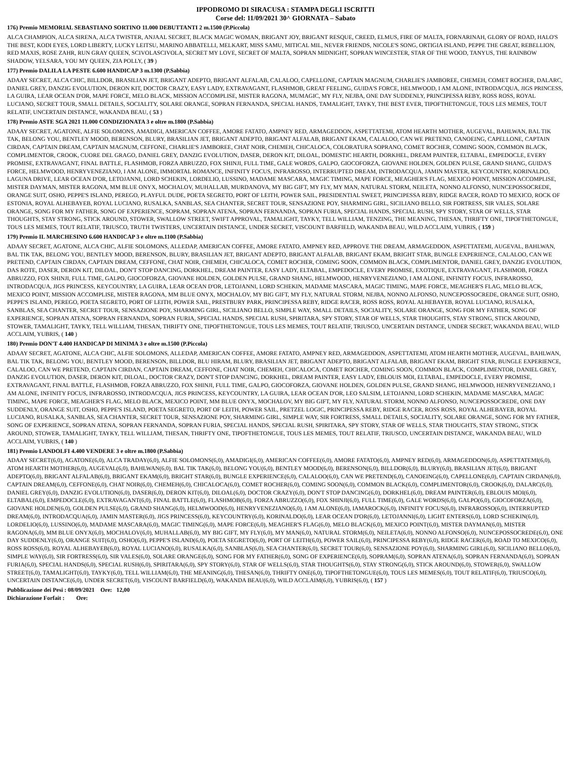IPPODROMO DI SIRACUSA : STAMPA DEGLI ISCRITTI
Corse del: 11/09/2021 30^ GIORNATA – Sabato
176) Premio MEMORIAL SEBASTIANO SORTINO 11.000 DEBUTTANTI 2 m.1500 (P.Piccola)
ALCA CHAMPION, ALCA SIRENA, ALCA TWISTER, ANJAAL SECRET, BLACK MAGIC WOMAN, BRIGANT JOY, BRIGANT RESQUE, CREED, ELMUS, FIRE OF MALTA, FORNARINAH, GLORY OF ROAD, HALO'S THE BEST, KODI EYES, LORD LIBERTY, LUCKY LEITSU, MARINO ABBATELLI, MELKART, MISS SAMU, MITICAL MIL, NEVER FRIENDS, NICOLE'S SONG, ORTIGIA ISLAND, PEPPE THE GREAT, REBELLION, RED MAXIS, ROSE ZAHR, RUN GRAY QUEEN, SCIVOLASCIVOLA, SECRET MY LOVE, SECRET OF MALTA, SOPRAN MIDNIGHT, SOPRAN WINCESTER, STAR OF THE WOOD, TANYUS, THE RAINBOW SHADOW, YELSARA, YOU MY QUEEN, ZIA POLLY, ( 39 )
177) Premio DALILA LA PESTE 6.600 HANDICAP 3 m.1300 (P.Sabbia)
ADAAY SECRET, ALCA CHIC, BILLDOR, BRASILIAN JET, BRIGANT ADEPTO, BRIGANT ALFALAB, CALALOO, CAPELLONE, CAPTAIN MAGNUM, CHARLIE'S JAMBOREE, CHEMEH, COMET ROCHER, DALARC, DANIEL GREY, DANZIG EVOLUTION, DERON KIT, DOCTOR CRAZY, EASY LADY, EXTRAVAGANT, FLASHMOB, GREAT FEELING, GUIDA'S FORCE, HELMWOOD, I AM ALONE, INTRODACQUA, JIGS PRINCESS, LA GUIRA, LEAR OCEAN D'OR, MAPE FORCE, MELO BLACK, MISSION ACCOMPLISE, MISTER RAGONA, MUMAGIC, MY FLY, NEJBA, ONE DAY SUDDENLY, PRINCIPESSA REBY, ROSS ROSS, ROYAL LUCIANO, SECRET TOUR, SMALL DETAILS, SOCIALITY, SOLARE ORANGE, SOPRAN FERNANDA, SPECIAL HANDS, TAMALIGHT, TAYKY, THE BEST EVER, TIPOFTHETONGUE, TOUS LES MEMES, TOUT RELATIF, UNCERTAIN DISTANCE, WAKANDA BEAU, ( 53 )
178) Premio ASTE SGA 2021 11.000 CONDIZIONATA 3 e oltre m.1800 (P.Sabbia)
ADAAY SECRET, AGATONE, ALFIE SOLOMONS, AMADIGI, AMERICAN COFFEE, AMORE FATATO, AMPNEY RED, ARMAGEDDON, ASPETTATEMI, ATOM HEARTH MOTHER, AUGEVAL, BAHLWAN, BAL TIK TAK, BELONG YOU, BENTLEY MOOD, BERENSON, BLURY, BRASILIAN JET, BRIGANT ADEPTO, BRIGANT ALFALAB, BRIGANT EKAM, CALALOO, CAN WE PRETEND, CANOEING, CAPELLONE, CAPTAIN CIRDAN, CAPTAIN DREAM, CAPTAIN MAGNUM, CEFFONE, CHARLIE'S JAMBOREE, CHAT NOIR, CHEMEH, CHICALOCA, COLORATURA SOPRANO, COMET ROCHER, COMING SOON, COMMON BLACK, COMPLIMENTOR, CROOK, CUORE DEL GRAGO, DANIEL GREY, DANZIG EVOLUTION, DASER, DERON KIT, DILOAL, DOMESTIC HEARTH, DORKHEL, DREAM PAINTER, ELTABAL, EMPEDOCLE, EVERY PROMISE, EXTRAVAGANT, FINAL BATTLE, FLASHMOB, FORZA ABRUZZO, FOX SHINJI, FULL TIME, GALE WORDS, GALPO, GIOCOFORZA, GIOVANE HOLDEN, GOLDEN PULSE, GRAND SHANG, GUIDA'S FORCE, HELMWOOD, HENRYVENEZIANO, I AM ALONE, IMMORTAL ROMANCE, INFINITY FOCUS, INFRAROSSO, INTERRUPTED DREAM, INTRODACQUA, JAMIN MASTER, KEYCOUNTRY, KORINALDO, LAGUNA DRIVE, LEAR OCEAN D'OR, LETOJANNI, LORD SCHEKIN, LORDELIO, LUSSINO, MADAME MASCARA, MAGIC TIMING, MAPE FORCE, MEAGHER'S FLAG, MEXICO POINT, MISSION ACCOMPLISE, MISTER DAYMAN, MISTER RAGONA, MM BLUE ONYX, MOCHALOV, MUHALLAB, MURDANOVA, MY BIG GIFT, MY FLY, MY MAN, NATURAL STORM, NEILETA, NONNO ALFONSO, NUNCEPOSSOCREDE, ORANGE SUIT, OSHO, PEPPE'S ISLAND, PEREGO, PLAYFUL DUDE, POETA SEGRETO, PORT OF LEITH, POWER SAIL, PRESIDENTIAL SWEET, PRINCIPESSA REBY, RIDGE RACER, ROAD TO MEXICO, ROCK OF ESTONIA, ROYAL ALHEBAYEB, ROYAL LUCIANO, RUSALKA, SANBLAS, SEA CHANTER, SECRET TOUR, SENSAZIONE POY, SHARMING GIRL, SICILIANO BELLO, SIR FORTRESS, SIR VALES, SOLARE ORANGE, SONG FOR MY FATHER, SONG OF EXPERIENCE, SOPRAM, SOPRAN ATENA, SOPRAN FERNANDA, SOPRAN FURIA, SPECIAL HANDS, SPECIAL RUSH, SPY STORY, STAR OF WELLS, STAR THOUGHTS, STAY STRONG, STICK AROUND, STOWER, SWALLOW STREET, SWIFT APPROVAL, TAMALIGHT, TAYKY, TELL WILLIAM, TENZING, THE MEANING, THESAN, THRIFTY ONE, TIPOFTHETONGUE, TOUS LES MEMES, TOUT RELATIF, TRIUSCO, TRUTH TWISTERS, UNCERTAIN DISTANCE, UNDER SECRET, VISCOUNT BARFIELD, WAKANDA BEAU, WILD ACCLAIM, YUBRIS, ( 159 )
179) Premio IL MARCHESINO 6.600 HANDICAP 3 e oltre m.1100 (P.Sabbia)
ADAAY SECRET, AGATONE, ALCA CHIC, ALFIE SOLOMONS, ALLEDAP, AMERICAN COFFEE, AMORE FATATO, AMPNEY RED, APPROVE THE DREAM, ARMAGEDDON, ASPETTATEMI, AUGEVAL, BAHLWAN, BAL TIK TAK, BELONG YOU, BENTLEY MOOD, BERENSON, BLURY, BRASILIAN JET, BRIGANT ADEPTO, BRIGANT ALFALAB, BRIGANT EKAM, BRIGHT STAR, BUNGLE EXPERIENCE, CALALOO, CAN WE PRETEND, CAPTAIN CIRDAN, CAPTAIN DREAM, CEFFONE, CHAT NOIR, CHEMEH, CHICALOCA, COMET ROCHER, COMING SOON, COMMON BLACK, COMPLIMENTOR, DANIEL GREY, DANZIG EVOLUTION, DAS ROTE, DASER, DERON KIT, DILOAL, DON'T STOP DANCING, DORKHEL, DREAM PAINTER, EASY LADY, ELTABAL, EMPEDOCLE, EVERY PROMISE, EXOTIQUE, EXTRAVAGANT, FLASHMOB, FORZA ABRUZZO, FOX SHINJI, FULL TIME, GALPO, GIOCOFORZA, GIOVANE HOLDEN, GOLDEN PULSE, GRAND SHANG, HELMWOOD, HENRYVENEZIANO, I AM ALONE, INFINITY FOCUS, INFRAROSSO, INTRODACQUA, JIGS PRINCESS, KEYCOUNTRY, LA GUIRA, LEAR OCEAN D'OR, LETOJANNI, LORD SCHEKIN, MADAME MASCARA, MAGIC TIMING, MAPE FORCE, MEAGHER'S FLAG, MELO BLACK, MEXICO POINT, MISSION ACCOMPLISE, MISTER RAGONA, MM BLUE ONYX, MOCHALOV, MY BIG GIFT, MY FLY, NATURAL STORM, NEJBA, NONNO ALFONSO, NUNCEPOSSOCREDE, ORANGE SUIT, OSHO, PEPPE'S ISLAND, PEREGO, POETA SEGRETO, PORT OF LEITH, POWER SAIL, PRESTBURY PARK, PRINCIPESSA REBY, RIDGE RACER, ROSS ROSS, ROYAL ALHEBAYEB, ROYAL LUCIANO, RUSALKA, SANBLAS, SEA CHANTER, SECRET TOUR, SENSAZIONE POY, SHARMING GIRL, SICILIANO BELLO, SIMPLE WAY, SMALL DETAILS, SOCIALITY, SOLARE ORANGE, SONG FOR MY FATHER, SONG OF EXPERIENCE, SOPRAN ATENA, SOPRAN FERNANDA, SOPRAN FURIA, SPECIAL HANDS, SPECIAL RUSH, SPIRITARA, SPY STORY, STAR OF WELLS, STAR THOUGHTS, STAY STRONG, STICK AROUND, STOWER, TAMALIGHT, TAYKY, TELL WILLIAM, THESAN, THRIFTY ONE, TIPOFTHETONGUE, TOUS LES MEMES, TOUT RELATIF, TRIUSCO, UNCERTAIN DISTANCE, UNDER SECRET, WAKANDA BEAU, WILD ACCLAIM, YUBRIS, ( 140 )
180) Premio DON'T 4.400 HANDICAP DI MINIMA 3 e oltre m.1500 (P.Piccola)
ADAAY SECRET, AGATONE, ALCA CHIC, ALFIE SOLOMONS, ALLEDAP, AMERICAN COFFEE, AMORE FATATO, AMPNEY RED, ARMAGEDDON, ASPETTATEMI, ATOM HEARTH MOTHER, AUGEVAL, BAHLWAN, BAL TIK TAK, BELONG YOU, BENTLEY MOOD, BERENSON, BILLDOR, BLU HIRAM, BLURY, BRASILIAN JET, BRIGANT ADEPTO, BRIGANT ALFALAB, BRIGANT EKAM, BRIGHT STAR, BUNGLE EXPERIENCE, CALALOO, CAN WE PRETEND, CAPTAIN CIRDAN, CAPTAIN DREAM, CEFFONE, CHAT NOIR, CHEMEH, CHICALOCA, COMET ROCHER, COMING SOON, COMMON BLACK, COMPLIMENTOR, DANIEL GREY, DANZIG EVOLUTION, DASER, DERON KIT, DILOAL, DOCTOR CRAZY, DON'T STOP DANCING, DORKHEL, DREAM PAINTER, EASY LADY, EBLOUIS MOI, ELTABAL, EMPEDOCLE, EVERY PROMISE, EXTRAVAGANT, FINAL BATTLE, FLASHMOB, FORZA ABRUZZO, FOX SHINJI, FULL TIME, GALPO, GIOCOFORZA, GIOVANE HOLDEN, GOLDEN PULSE, GRAND SHANG, HELMWOOD, HENRYVENEZIANO, I AM ALONE, INFINITY FOCUS, INFRAROSSO, INTRODACQUA, JIGS PRINCESS, KEYCOUNTRY, LA GUIRA, LEAR OCEAN D'OR, LEO SALSIM, LETOJANNI, LORD SCHEKIN, MADAME MASCARA, MAGIC TIMING, MAPE FORCE, MEAGHER'S FLAG, MELO BLACK, MEXICO POINT, MM BLUE ONYX, MOCHALOV, MY BIG GIFT, MY FLY, NATURAL STORM, NONNO ALFONSO, NUNCEPOSSOCREDE, ONE DAY SUDDENLY, ORANGE SUIT, OSHO, PEPPE'S ISLAND, POETA SEGRETO, PORT OF LEITH, POWER SAIL, PRETZEL LOGIC, PRINCIPESSA REBY, RIDGE RACER, ROSS ROSS, ROYAL ALHEBAYEB, ROYAL LUCIANO, RUSALKA, SANBLAS, SEA CHANTER, SECRET TOUR, SENSAZIONE POY, SHARMING GIRL, SIMPLE WAY, SIR FORTRESS, SMALL DETAILS, SOCIALITY, SOLARE ORANGE, SONG FOR MY FATHER, SONG OF EXPERIENCE, SOPRAN ATENA, SOPRAN FERNANDA, SOPRAN FURIA, SPECIAL HANDS, SPECIAL RUSH, SPIRITARA, SPY STORY, STAR OF WELLS, STAR THOUGHTS, STAY STRONG, STICK AROUND, STOWER, TAMALIGHT, TAYKY, TELL WILLIAM, THESAN, THRIFTY ONE, TIPOFTHETONGUE, TOUS LES MEMES, TOUT RELATIF, TRIUSCO, UNCERTAIN DISTANCE, WAKANDA BEAU, WILD ACCLAIM, YUBRIS, ( 140 )
181) Premio LANDOLFI 4.400 VENDERE 3 e oltre m.1800 (P.Sabbia)
ADAAY SECRET(6,0), AGATONE(6,0), ALCA TRADAY(6,0), ALFIE SOLOMONS(6,0), AMADIGI(6,0), AMERICAN COFFEE(6,0), AMORE FATATO(6,0), AMPNEY RED(6,0), ARMAGEDDON(6,0), ASPETTATEMI(6,0), ATOM HEARTH MOTHER(6,0), AUGEVAL(6,0), BAHLWAN(6,0), BAL TIK TAK(6,0), BELONG YOU(6,0), BENTLEY MOOD(6,0), BERENSON(6,0), BILLDOR(6,0), BLURY(6,0), BRASILIAN JET(6,0), BRIGANT ADEPTO(6,0), BRIGANT ALFALAB(6,0), BRIGANT EKAM(6,0), BRIGHT STAR(6,0), BUNGLE EXPERIENCE(6,0), CALALOO(6,0), CAN WE PRETEND(6,0), CANOEING(6,0), CAPELLONE(6,0), CAPTAIN CIRDAN(6,0), CAPTAIN DREAM(6,0), CEFFONE(6,0), CHAT NOIR(6,0), CHEMEH(6,0), CHICALOCA(6,0), COMET ROCHER(6,0), COMING SOON(6,0), COMMON BLACK(6,0), COMPLIMENTOR(6,0), CROOK(6,0), DALARC(6,0), DANIEL GREY(6,0), DANZIG EVOLUTION(6,0), DASER(6,0), DERON KIT(6,0), DILOAL(6,0), DOCTOR CRAZY(6,0), DON'T STOP DANCING(6,0), DORKHEL(6,0), DREAM PAINTER(6,0), EBLOUIS MOI(6,0), ELTABAL(6,0), EMPEDOCLE(6,0), EXTRAVAGANT(6,0), FINAL BATTLE(6,0), FLASHMOB(6,0), FORZA ABRUZZO(6,0), FOX SHINJI(6,0), FULL TIME(6,0), GALE WORDS(6,0), GALPO(6,0), GIOCOFORZA(6,0), GIOVANE HOLDEN(6,0), GOLDEN PULSE(6,0), GRAND SHANG(6,0), HELMWOOD(6,0), HENRYVENEZIANO(6,0), I AM ALONE(6,0), IAMAROCK(6,0), INFINITY FOCUS(6,0), INFRAROSSO(6,0), INTERRUPTED DREAM(6,0), INTRODACQUA(6,0), JAMIN MASTER(6,0), JIGS PRINCESS(6,0), KEYCOUNTRY(6,0), KORINALDO(6,0), LEAR OCEAN D'OR(6,0), LETOJANNI(6,0), LIGHT ENTERS(6,0), LORD SCHEKIN(6,0), LORDELIO(6,0), LUSSINO(6,0), MADAME MASCARA(6,0), MAGIC TIMING(6,0), MAPE FORCE(6,0), MEAGHER'S FLAG(6,0), MELO BLACK(6,0), MEXICO POINT(6,0), MISTER DAYMAN(6,0), MISTER RAGONA(6,0), MM BLUE ONYX(6,0), MOCHALOV(6,0), MUHALLAB(6,0), MY BIG GIFT, MY FLY(6,0), MY MAN(6,0), NATURAL STORM(6,0), NEILETA(6,0), NONNO ALFONSO(6,0), NUNCEPOSSOCREDE(6,0), ONE DAY SUDDENLY(6,0), ORANGE SUIT(6,0), OSHO(6,0), PEPPE'S ISLAND(6,0), POETA SEGRETO(6,0), PORT OF LEITH(6,0), POWER SAIL(6,0), PRINCIPESSA REBY(6,0), RIDGE RACER(6,0), ROAD TO MEXICO(6,0), ROSS ROSS(6,0), ROYAL ALHEBAYEB(6,0), ROYAL LUCIANO(6,0), RUSALKA(6,0), SANBLAS(6,0), SEA CHANTER(6,0), SECRET TOUR(6,0), SENSAZIONE POY(6,0), SHARMING GIRL(6,0), SICILIANO BELLO(6,0), SIMPLE WAY(6,0), SIR FORTRESS(6,0), SIR VALES(6,0), SOLARE ORANGE(6,0), SONG FOR MY FATHER(6,0), SONG OF EXPERIENCE(6,0), SOPRAM(6,0), SOPRAN ATENA(6,0), SOPRAN FERNANDA(6,0), SOPRAN FURIA(6,0), SPECIAL HANDS(6,0), SPECIAL RUSH(6,0), SPIRITARA(6,0), SPY STORY(6,0), STAR OF WELLS(6,0), STAR THOUGHTS(6,0), STAY STRONG(6,0), STICK AROUND(6,0), STOWER(6,0), SWALLOW STREET(6,0), TAMALIGHT(6,0), TAYKY(6,0), TELL WILLIAM(6,0), THE MEANING(6,0), THESAN(6,0), THRIFTY ONE(6,0), TIPOFTHETONGUE(6,0), TOUS LES MEMES(6,0), TOUT RELATIF(6,0), TRIUSCO(6,0), UNCERTAIN DISTANCE(6,0), UNDER SECRET(6,0), VISCOUNT BARFIELD(6,0), WAKANDA BEAU(6,0), WILD ACCLAIM(6,0), YUBRIS(6,0), ( 157 )
Pubblicazione dei Pesi : 08/09/2021 Ore: 12,00
Dichiarazione Forfait : Ore: